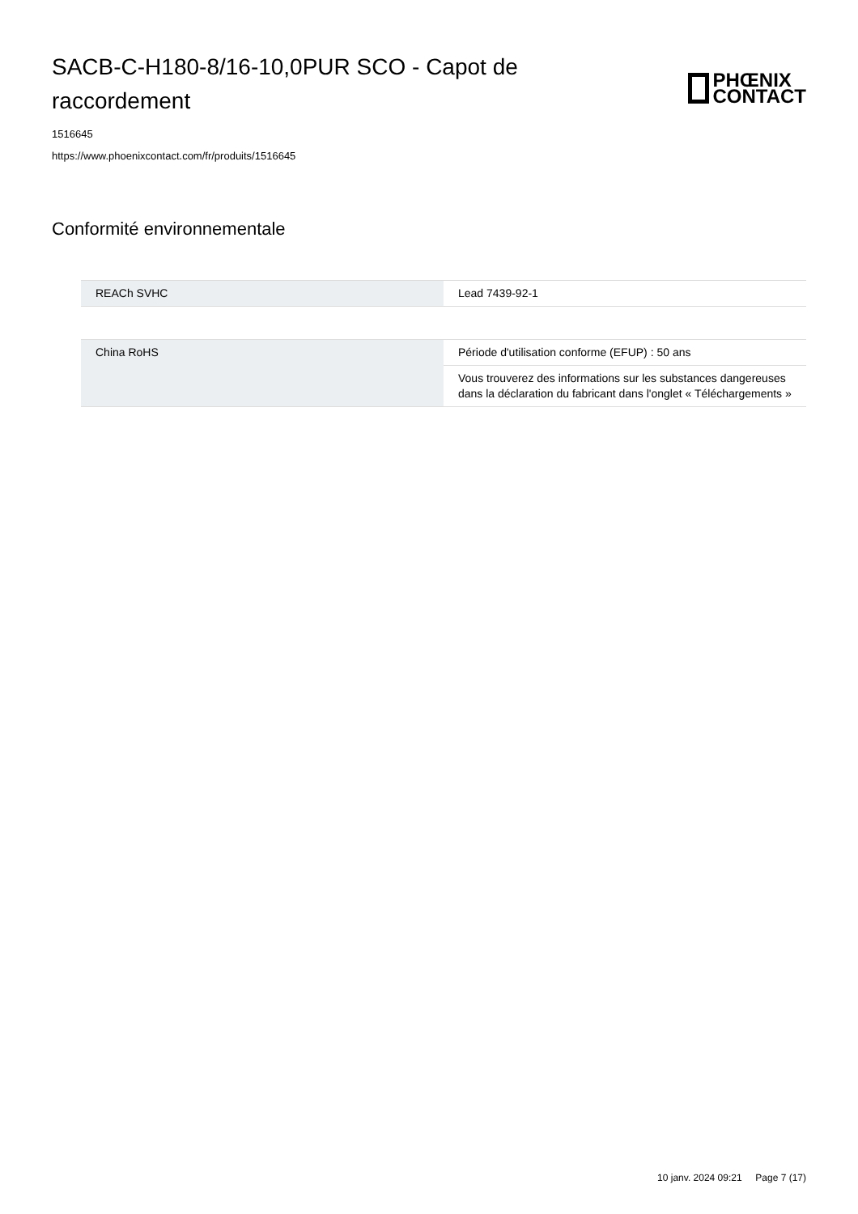SACB-C-H180-8/16-10,0PUR SCO - Capot de raccordement
PHŒNIX
CONTACT
1516645
https://www.phoenixcontact.com/fr/produits/1516645
Conformité environnementale
| REACh SVHC | Lead 7439-92-1 |
| China RoHS | Période d'utilisation conforme (EFUP) : 50 ans |
| | Vous trouverez des informations sur les substances dangereuses dans la déclaration du fabricant dans l'onglet « Téléchargements » |
10 janv. 2024 09:21 Page 7 (17)